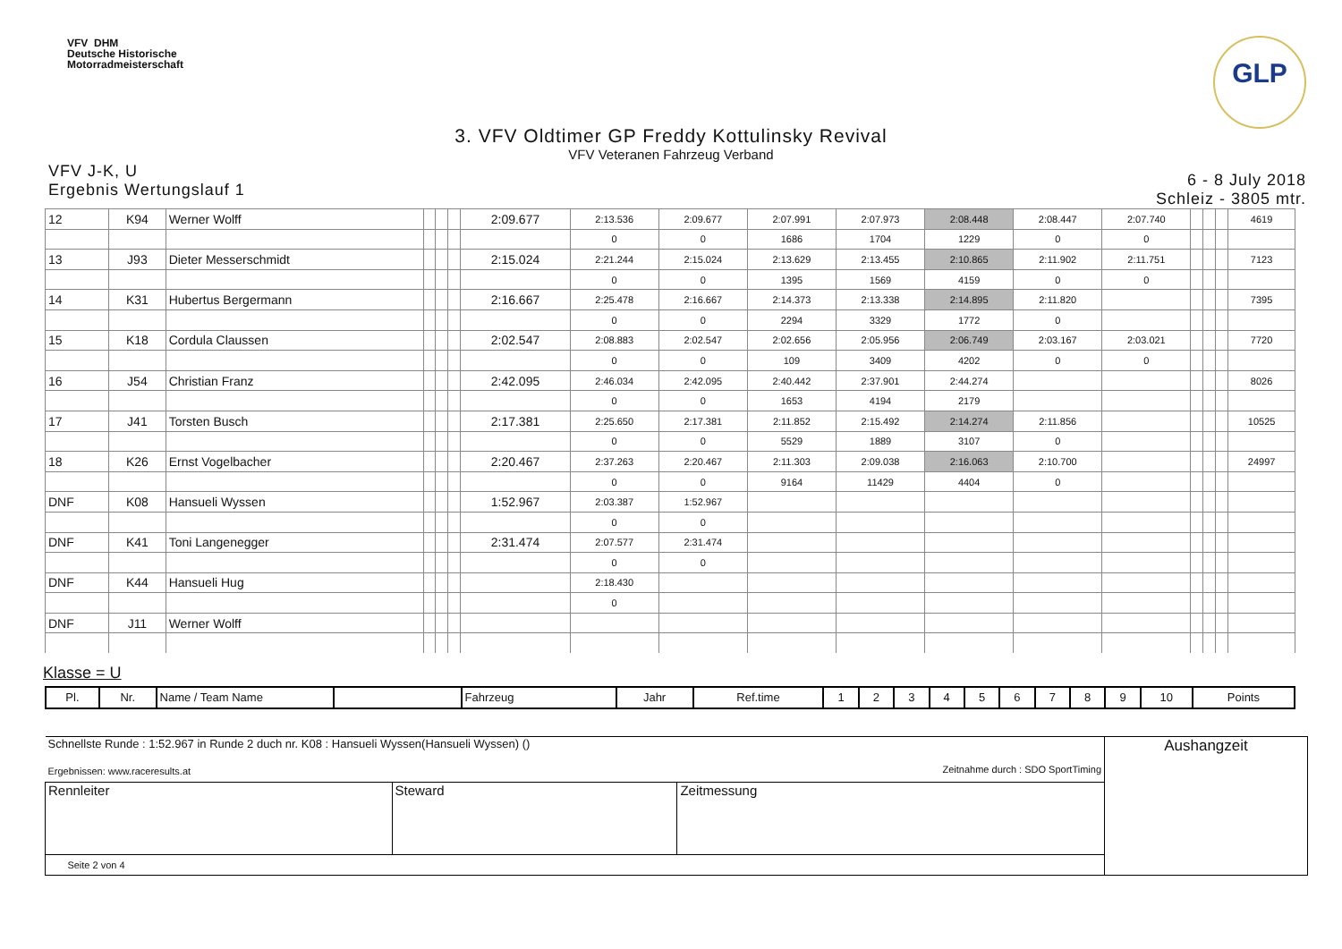VFV DHM
Deutsche Historische
Motorradmeisterschaft
GLP
3. VFV Oldtimer GP Freddy Kottulinsky Revival
VFV Veteranen Fahrzeug Verband
VFV J-K, U
Ergebnis Wertungslauf 1
6 - 8 July 2018
Schleiz - 3805 mtr.
| 12 | K94 | Werner Wolff | | | | 2:09.677 | 2:13.536 | 2:09.677 | 2:07.991 | 2:07.973 | 2:08.448 | 2:08.447 | 2:07.740 | | | | 4619 |
| | | | | | | | 0 | 0 | 1686 | 1704 | 1229 | 0 | 0 | | | | |
| 13 | J93 | Dieter Messerschmidt | | | | 2:15.024 | 2:21.244 | 2:15.024 | 2:13.629 | 2:13.455 | 2:10.865 | 2:11.902 | 2:11.751 | | | | 7123 |
| | | | | | | | 0 | 0 | 1395 | 1569 | 4159 | 0 | 0 | | | | |
| 14 | K31 | Hubertus Bergermann | | | | 2:16.667 | 2:25.478 | 2:16.667 | 2:14.373 | 2:13.338 | 2:14.895 | 2:11.820 | | | | | 7395 |
| | | | | | | | 0 | 0 | 2294 | 3329 | 1772 | 0 | | | | | |
| 15 | K18 | Cordula Claussen | | | | 2:02.547 | 2:08.883 | 2:02.547 | 2:02.656 | 2:05.956 | 2:06.749 | 2:03.167 | 2:03.021 | | | | 7720 |
| | | | | | | | 0 | 0 | 109 | 3409 | 4202 | 0 | 0 | | | | |
| 16 | J54 | Christian Franz | | | | 2:42.095 | 2:46.034 | 2:42.095 | 2:40.442 | 2:37.901 | 2:44.274 | | | | | | 8026 |
| | | | | | | | 0 | 0 | 1653 | 4194 | 2179 | | | | | | |
| 17 | J41 | Torsten Busch | | | | 2:17.381 | 2:25.650 | 2:17.381 | 2:11.852 | 2:15.492 | 2:14.274 | 2:11.856 | | | | | 10525 |
| | | | | | | | 0 | 0 | 5529 | 1889 | 3107 | 0 | | | | | |
| 18 | K26 | Ernst Vogelbacher | | | | 2:20.467 | 2:37.263 | 2:20.467 | 2:11.303 | 2:09.038 | 2:16.063 | 2:10.700 | | | | | 24997 |
| | | | | | | | 0 | 0 | 9164 | 11429 | 4404 | 0 | | | | | |
| DNF | K08 | Hansueli Wyssen | | | | 1:52.967 | 2:03.387 | 1:52.967 | | | | | | | | | |
| | | | | | | | 0 | 0 | | | | | | | | | |
| DNF | K41 | Toni Langenegger | | | | 2:31.474 | 2:07.577 | 2:31.474 | | | | | | | | | |
| | | | | | | | 0 | 0 | | | | | | | | | |
| DNF | K44 | Hansueli Hug | | | | | 2:18.430 | | | | | | | | | | |
| | | | | | | | 0 | | | | | | | | | | |
| DNF | J11 | Werner Wolff | | | | | | | | | | | | | | | |
Klasse = U
| Pl. | Nr. | Name / Team Name | | Fahrzeug | Jahr | Ref.time | 1 | 2 | 3 | 4 | 5 | 6 | 7 | 8 | 9 | 10 | Points |
| Schnellste Runde : 1:52.967 in Runde 2 duch nr. K08 : Hansueli Wyssen(Hansueli Wyssen) () Ergebnissen: www.raceresults.at Zeitnahme durch : SDO SportTiming | | | Aushangzeit |
| Rennleiter | Steward | Zeitmessung | |
| Seite 2 von 4 | | | |